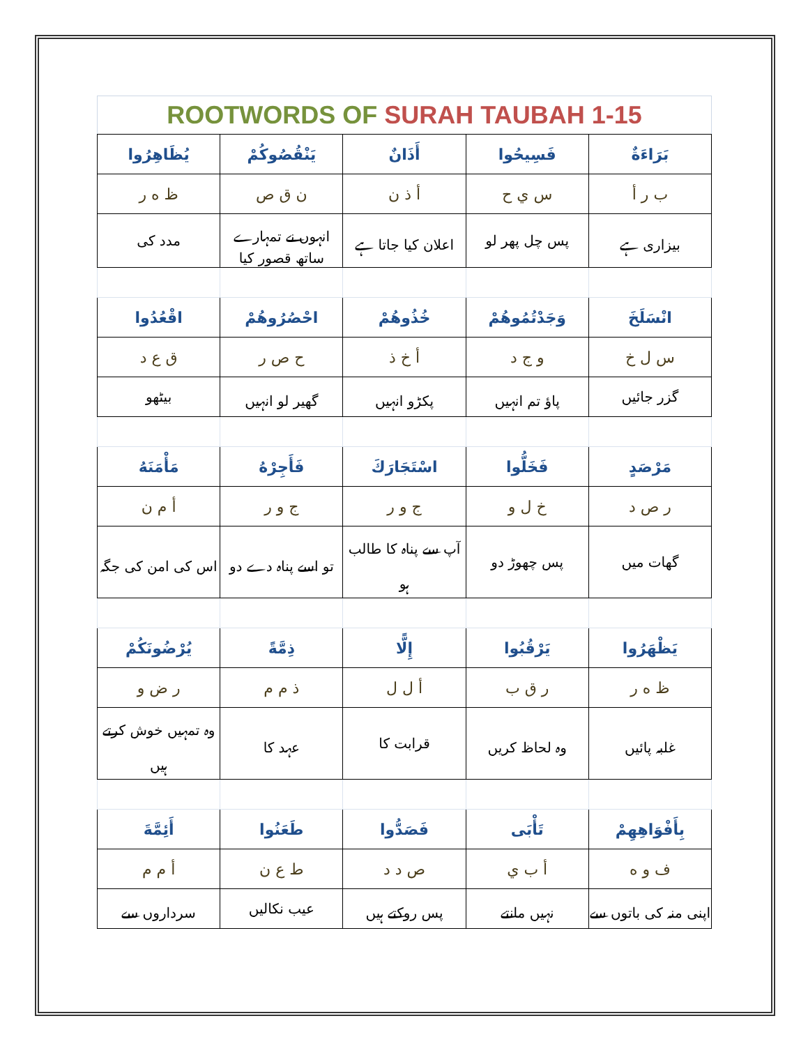ROOTWORDS OF SURAH TAUBAH 1-15
| بَرَاءَةٌ | فَسِيحُوا | أَذَانٌ | يَنْقُصُوكُمْ | يُظَاهِرُوا |
| ب ر أ | س ي ح | أ ذ ن | ن ق ص | ظ ه ر |
| بیزاری ہے | پس چل پھر لو | اعلان کیا جاتا ہے | انہوں نے تمہارے ساتھ قصور کیا | مدد کی |
| انْسَلَخَ | وَجَدْتُمُوهُمْ | خُذُوهُمْ | احْصُرُوهُمْ | اقْعُدُوا |
| س ل خ | و ج د | أ خ ذ | ح ص ر | ق ع د |
| گزر جائیں | پاؤ تم انہیں | پکڑو انہیں | گھیر لو انہیں | بیٹھو |
| مَرْصَدٍ | فَخَلُّوا | اسْتَجَارَكَ | فَأَجِرْهُ | مَأْمَنَهُ |
| ر ص د | خ ل و | ج و ر | ج و ر | أ م ن |
| گھات میں | پس چھوڑ دو | آپ سے پناہ کا طالب ہو | تو اسے پناہ دے دو | اس کی امن کی جگہ |
| يَظْهَرُوا | يَرْقُبُوا | إِلًّا | ذِمَّةً | يُرْضُونَكُمْ |
| ظ ه ر | ر ق ب | أ ل ل | ذ م م | ر ض و |
| غلبہ پائیں | وہ لحاظ کریں | قرابت کا | عہد کا | وہ تمہیں خوش کرتے ہیں |
| بِأَفْوَاهِهِمْ | تَأْبَى | فَصَدُّوا | طَعَنُوا | أَئِمَّةَ |
| ف و ه | أ ب ي | ص د د | ط ع ن | أ م م |
| اپنی منہ کی باتوں سے | نہیں مانتے | پس روکتے ہیں | عیب نکالیں | سرداروں سے |